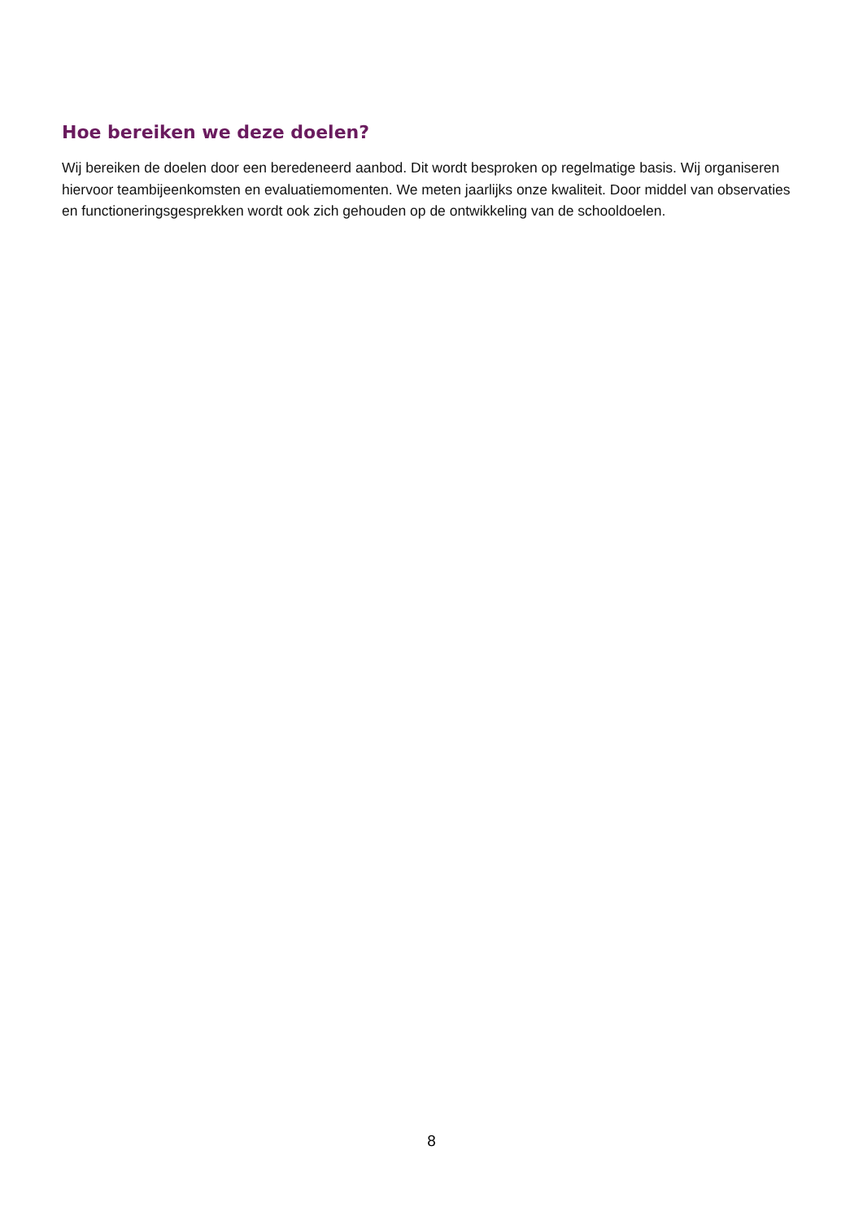Hoe bereiken we deze doelen?
Wij bereiken de doelen door een beredeneerd aanbod. Dit wordt besproken op regelmatige basis. Wij organiseren hiervoor teambijeenkomsten en evaluatiemomenten. We meten jaarlijks onze kwaliteit. Door middel van observaties en functioneringsgesprekken wordt ook zich gehouden op de ontwikkeling van de schooldoelen.
8